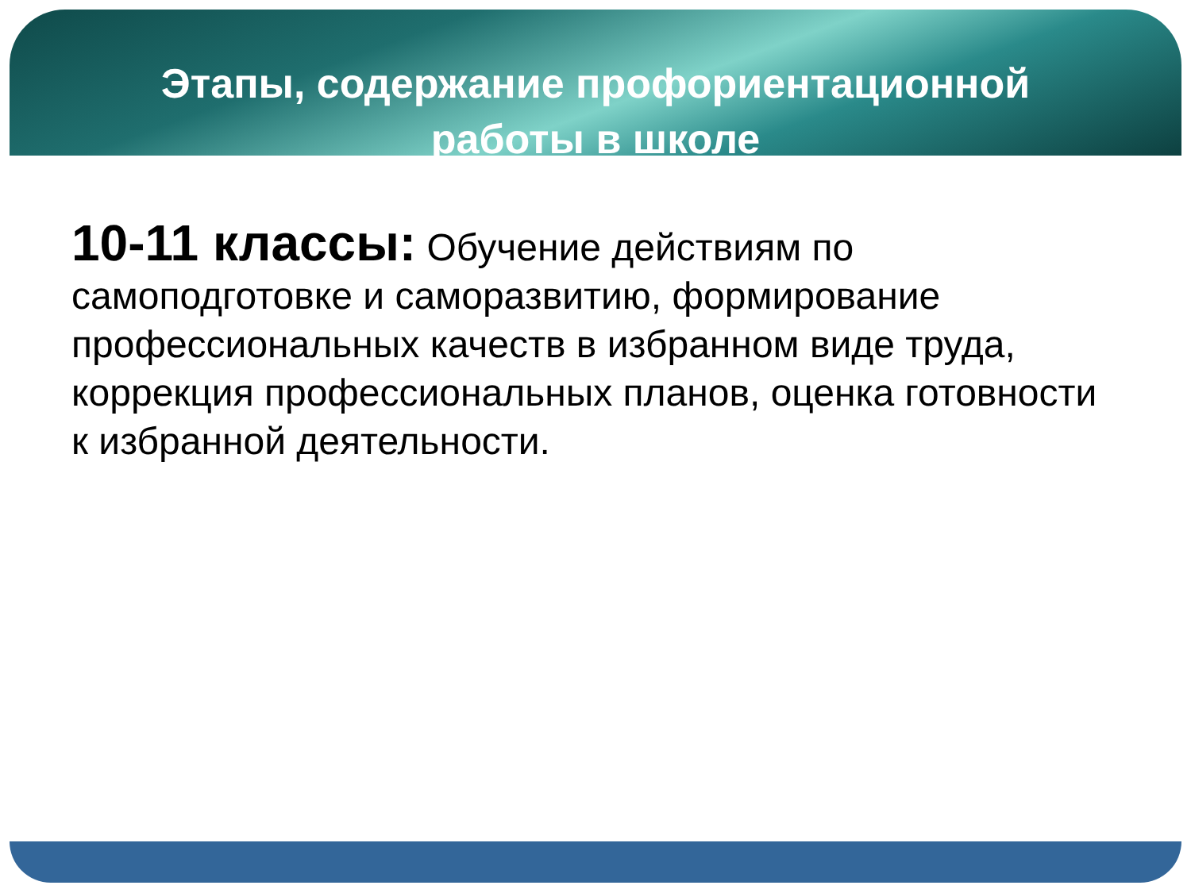Этапы, содержание профориентационной
работы в школе
10-11 классы: Обучение действиям по самоподготовке и саморазвитию, формирование профессиональных качеств в избранном виде труда, коррекция профессиональных планов, оценка готовности к избранной деятельности.